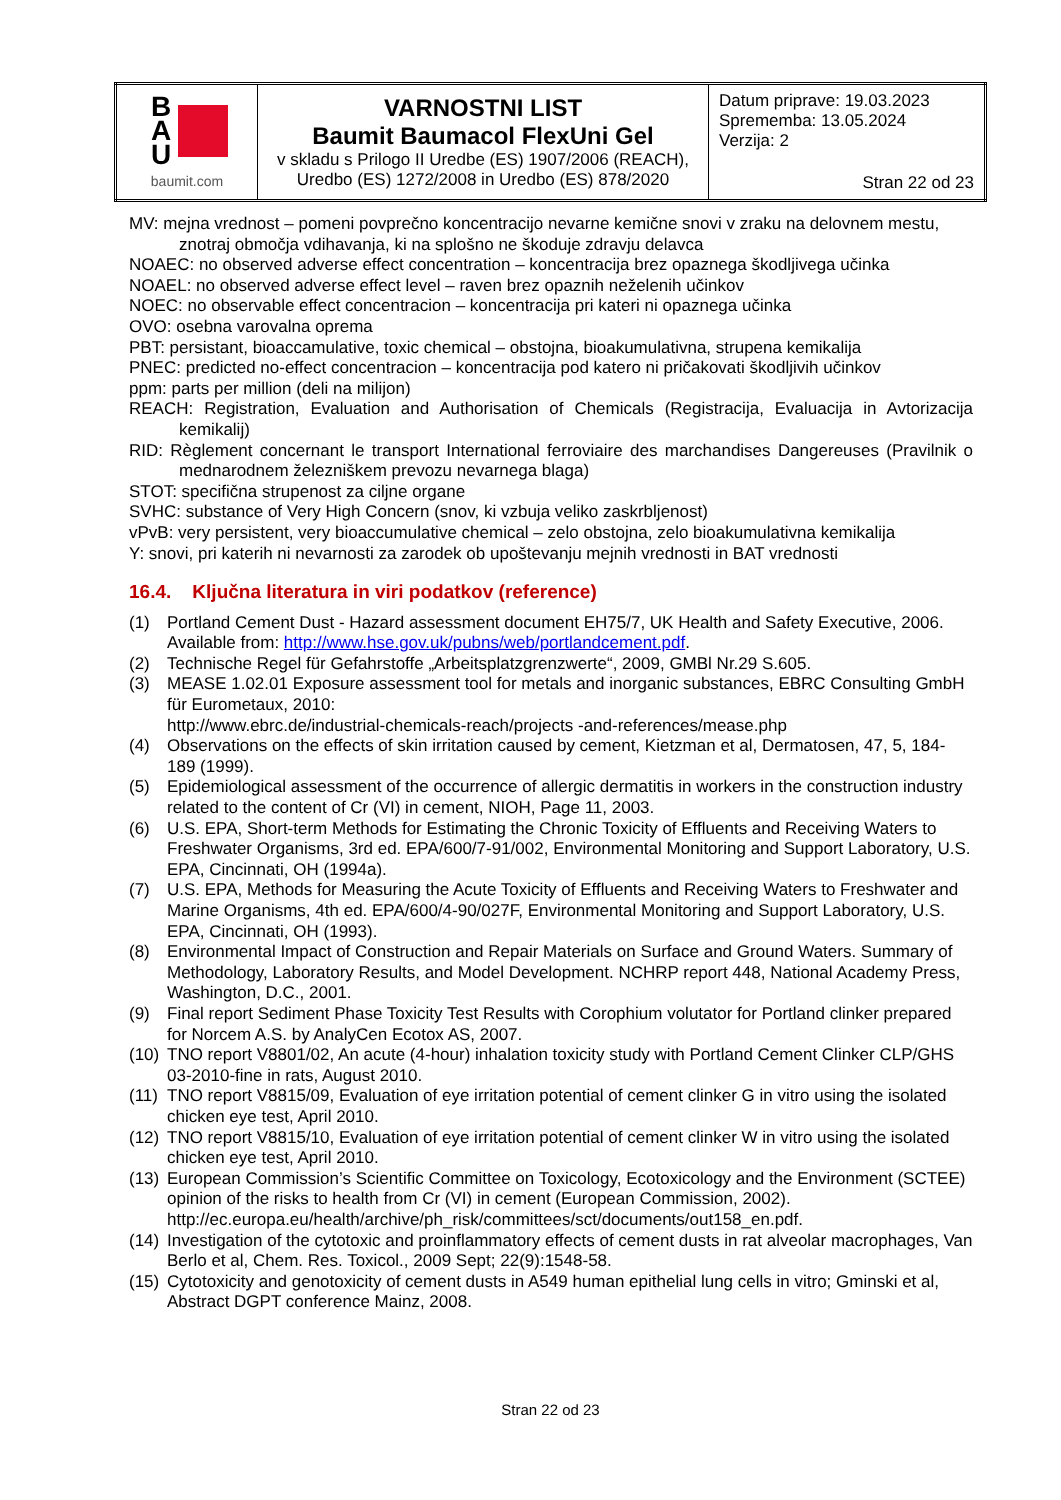| B A U baumit.com | VARNOSTNI LIST Baumit Baumacol FlexUni Gel v skladu s Prilogo II Uredbe (ES) 1907/2006 (REACH), Uredbo (ES) 1272/2008 in Uredbo (ES) 878/2020 | Datum priprave: 19.03.2023 Sprememba: 13.05.2024 Verzija: 2 Stran 22 od 23 |
MV: mejna vrednost – pomeni povprečno koncentracijo nevarne kemične snovi v zraku na delovnem mestu, znotraj območja vdihavanja, ki na splošno ne škoduje zdravju delavca
NOAEC: no observed adverse effect concentration – koncentracija brez opaznega škodljivega učinka
NOAEL: no observed adverse effect level – raven brez opaznih neželenih učinkov
NOEC: no observable effect concentracion – koncentracija pri kateri ni opaznega učinka
OVO: osebna varovalna oprema
PBT: persistant, bioaccamulative, toxic chemical – obstojna, bioakumulativna, strupena kemikalija
PNEC: predicted no-effect concentracion – koncentracija pod katero ni pričakovati škodljivih učinkov
ppm: parts per million (deli na milijon)
REACH: Registration, Evaluation and Authorisation of Chemicals (Registracija, Evaluacija in Avtorizacija kemikalij)
RID: Règlement concernant le transport International ferroviaire des marchandises Dangereuses (Pravilnik o mednarodnem železniškem prevozu nevarnega blaga)
STOT: specifična strupenost za ciljne organe
SVHC: substance of Very High Concern (snov, ki vzbuja veliko zaskrbljenost)
vPvB: very persistent, very bioaccumulative chemical – zelo obstojna, zelo bioakumulativna kemikalija
Y: snovi, pri katerih ni nevarnosti za zarodek ob upoštevanju mejnih vrednosti in BAT vrednosti
16.4. Ključna literatura in viri podatkov (reference)
(1) Portland Cement Dust - Hazard assessment document EH75/7, UK Health and Safety Executive, 2006. Available from: http://www.hse.gov.uk/pubns/web/portlandcement.pdf.
(2) Technische Regel für Gefahrstoffe „Arbeitsplatzgrenzwerte“, 2009, GMBl Nr.29 S.605.
(3) MEASE 1.02.01 Exposure assessment tool for metals and inorganic substances, EBRC Consulting GmbH für Eurometaux, 2010:
http://www.ebrc.de/industrial-chemicals-reach/projects -and-references/mease.php
(4) Observations on the effects of skin irritation caused by cement, Kietzman et al, Dermatosen, 47, 5, 184-189 (1999).
(5) Epidemiological assessment of the occurrence of allergic dermatitis in workers in the construction industry related to the content of Cr (VI) in cement, NIOH, Page 11, 2003.
(6) U.S. EPA, Short-term Methods for Estimating the Chronic Toxicity of Effluents and Receiving Waters to Freshwater Organisms, 3rd ed. EPA/600/7-91/002, Environmental Monitoring and Support Laboratory, U.S. EPA, Cincinnati, OH (1994a).
(7) U.S. EPA, Methods for Measuring the Acute Toxicity of Effluents and Receiving Waters to Freshwater and Marine Organisms, 4th ed. EPA/600/4-90/027F, Environmental Monitoring and Support Laboratory, U.S. EPA, Cincinnati, OH (1993).
(8) Environmental Impact of Construction and Repair Materials on Surface and Ground Waters. Summary of Methodology, Laboratory Results, and Model Development. NCHRP report 448, National Academy Press, Washington, D.C., 2001.
(9) Final report Sediment Phase Toxicity Test Results with Corophium volutator for Portland clinker prepared for Norcem A.S. by AnalyCen Ecotox AS, 2007.
(10) TNO report V8801/02, An acute (4-hour) inhalation toxicity study with Portland Cement Clinker CLP/GHS 03-2010-fine in rats, August 2010.
(11) TNO report V8815/09, Evaluation of eye irritation potential of cement clinker G in vitro using the isolated chicken eye test, April 2010.
(12) TNO report V8815/10, Evaluation of eye irritation potential of cement clinker W in vitro using the isolated chicken eye test, April 2010.
(13) European Commission’s Scientific Committee on Toxicology, Ecotoxicology and the Environment (SCTEE) opinion of the risks to health from Cr (VI) in cement (European Commission, 2002). http://ec.europa.eu/health/archive/ph_risk/committees/sct/documents/out158_en.pdf.
(14) Investigation of the cytotoxic and proinflammatory effects of cement dusts in rat alveolar macrophages, Van Berlo et al, Chem. Res. Toxicol., 2009 Sept; 22(9):1548-58.
(15) Cytotoxicity and genotoxicity of cement dusts in A549 human epithelial lung cells in vitro; Gminski et al, Abstract DGPT conference Mainz, 2008.
Stran 22 od 23